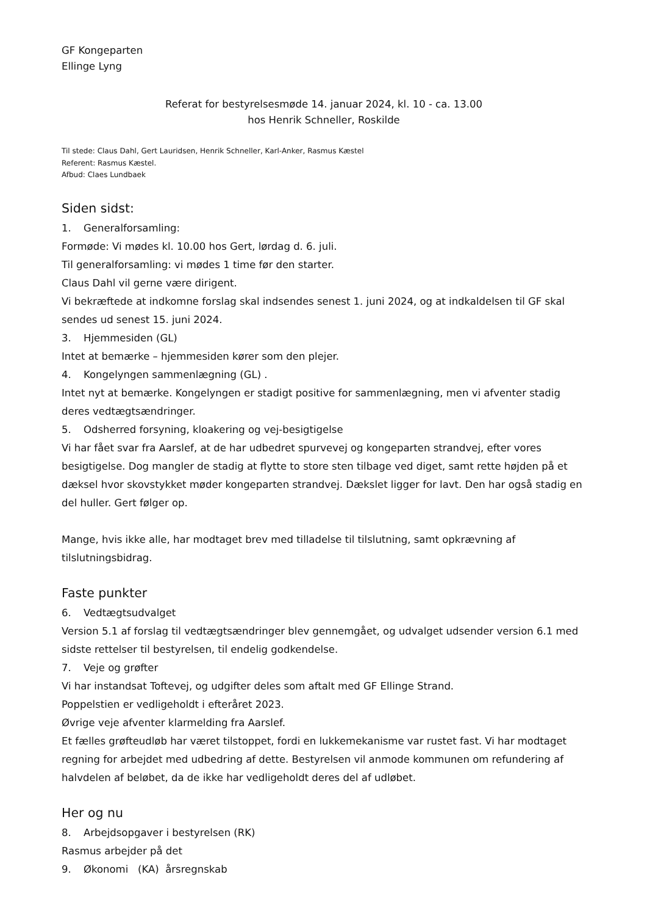GF Kongeparten
Ellinge Lyng
Referat for bestyrelsesmøde 14. januar 2024, kl. 10 - ca. 13.00
hos Henrik Schneller, Roskilde
Til stede: Claus Dahl, Gert Lauridsen, Henrik Schneller, Karl-Anker, Rasmus Kæstel
Referent: Rasmus Kæstel.
Afbud: Claes Lundbaek
Siden sidst:
1. Generalforsamling:
Formøde: Vi mødes kl. 10.00 hos Gert, lørdag d. 6. juli.
Til generalforsamling: vi mødes 1 time før den starter.
Claus Dahl vil gerne være dirigent.
Vi bekræftede at indkomne forslag skal indsendes senest 1. juni 2024, og at indkaldelsen til GF skal sendes ud senest 15. juni 2024.
3. Hjemmesiden (GL)
Intet at bemærke – hjemmesiden kører som den plejer.
4. Kongelyngen sammenlægning (GL) .
Intet nyt at bemærke. Kongelyngen er stadigt positive for sammenlægning, men vi afventer stadig deres vedtægtsændringer.
5. Odsherred forsyning, kloakering og vej-besigtigelse
Vi har fået svar fra Aarslef, at de har udbedret spurvevej og kongeparten strandvej, efter vores besigtigelse. Dog mangler de stadig at flytte to store sten tilbage ved diget, samt rette højden på et dæksel hvor skovstykket møder kongeparten strandvej. Dækslet ligger for lavt. Den har også stadig en del huller. Gert følger op.
Mange, hvis ikke alle, har modtaget brev med tilladelse til tilslutning, samt opkrævning af tilslutningsbidrag.
Faste punkter
6. Vedtægtsudvalget
Version 5.1 af forslag til vedtægtsændringer blev gennemgået, og udvalget udsender version 6.1 med sidste rettelser til bestyrelsen, til endelig godkendelse.
7. Veje og grøfter
Vi har instandsat Toftevej, og udgifter deles som aftalt med GF Ellinge Strand.
Poppelstien er vedligeholdt i efteråret 2023.
Øvrige veje afventer klarmelding fra Aarslef.
Et fælles grøfteudløb har været tilstoppet, fordi en lukkemekanisme var rustet fast. Vi har modtaget regning for arbejdet med udbedring af dette. Bestyrelsen vil anmode kommunen om refundering af halvdelen af beløbet, da de ikke har vedligeholdt deres del af udløbet.
Her og nu
8. Arbejdsopgaver i bestyrelsen (RK)
Rasmus arbejder på det
9. Økonomi (KA) årsregnskab